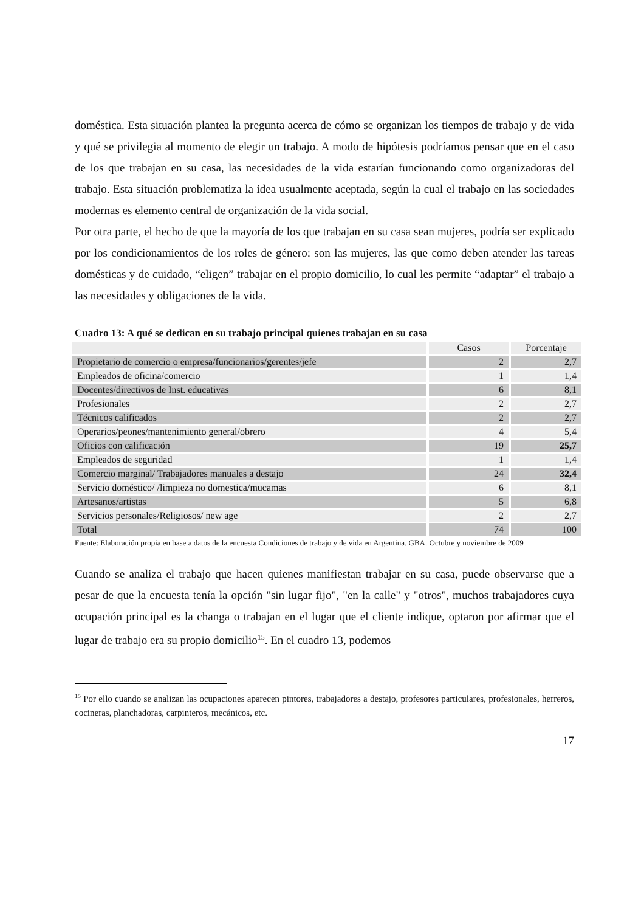doméstica. Esta situación plantea la pregunta acerca de cómo se organizan los tiempos de trabajo y de vida y qué se privilegia al momento de elegir un trabajo. A modo de hipótesis podríamos pensar que en el caso de los que trabajan en su casa, las necesidades de la vida estarían funcionando como organizadoras del trabajo. Esta situación problematiza la idea usualmente aceptada, según la cual el trabajo en las sociedades modernas es elemento central de organización de la vida social.
Por otra parte, el hecho de que la mayoría de los que trabajan en su casa sean mujeres, podría ser explicado por los condicionamientos de los roles de género: son las mujeres, las que como deben atender las tareas domésticas y de cuidado, “eligen” trabajar en el propio domicilio, lo cual les permite “adaptar” el trabajo a las necesidades y obligaciones de la vida.
Cuadro 13: A qué se dedican en su trabajo principal quienes trabajan en su casa
| | Casos | Porcentaje |
| Propietario de comercio o empresa/funcionarios/gerentes/jefe | 2 | 2,7 |
| Empleados de oficina/comercio | 1 | 1,4 |
| Docentes/directivos de Inst. educativas | 6 | 8,1 |
| Profesionales | 2 | 2,7 |
| Técnicos calificados | 2 | 2,7 |
| Operarios/peones/mantenimiento general/obrero | 4 | 5,4 |
| Oficios con calificación | 19 | 25,7 |
| Empleados de seguridad | 1 | 1,4 |
| Comercio marginal/ Trabajadores manuales a destajo | 24 | 32,4 |
| Servicio doméstico/ /limpieza no domestica/mucamas | 6 | 8,1 |
| Artesanos/artistas | 5 | 6,8 |
| Servicios personales/Religiosos/ new age | 2 | 2,7 |
| Total | 74 | 100 |
Fuente: Elaboración propia en base a datos de la encuesta Condiciones de trabajo y de vida en Argentina. GBA. Octubre y noviembre de 2009
Cuando se analiza el trabajo que hacen quienes manifiestan trabajar en su casa, puede observarse que a pesar de que la encuesta tenía la opción "sin lugar fijo", "en la calle" y "otros", muchos trabajadores cuya ocupación principal es la changa o trabajan en el lugar que el cliente indique, optaron por afirmar que el lugar de trabajo era su propio domicilio<sup>15</sup>. En el cuadro 13, podemos
<sup>15</sup> Por ello cuando se analizan las ocupaciones aparecen pintores, trabajadores a destajo, profesores particulares, profesionales, herreros, cocineras, planchadoras, carpinteros, mecánicos, etc.
17